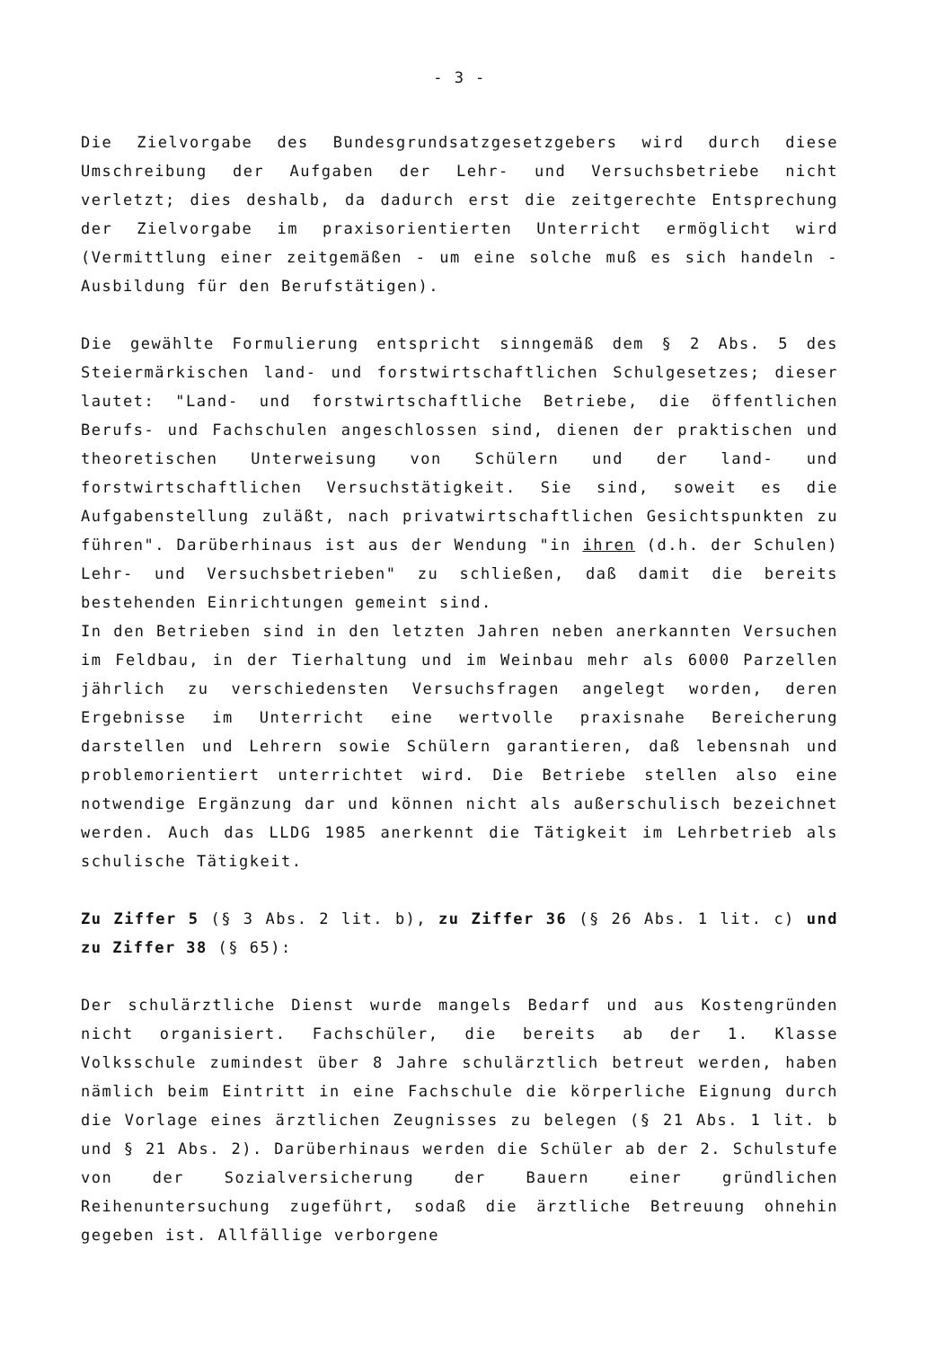- 3 -
Die Zielvorgabe des Bundesgrundsatzgesetzgebers wird durch diese Umschreibung der Aufgaben der Lehr- und Versuchsbetriebe nicht verletzt; dies deshalb, da dadurch erst die zeitgerechte Entsprechung der Zielvorgabe im praxisorientierten Unterricht ermöglicht wird (Vermittlung einer zeitgemäßen - um eine solche muß es sich handeln - Ausbildung für den Berufstätigen).
Die gewählte Formulierung entspricht sinngemäß dem § 2 Abs. 5 des Steiermärkischen land- und forstwirtschaftlichen Schulgesetzes; dieser lautet: "Land- und forstwirtschaftliche Betriebe, die öffentlichen Berufs- und Fachschulen angeschlossen sind, dienen der praktischen und theoretischen Unterweisung von Schülern und der land- und forstwirtschaftlichen Versuchstätigkeit. Sie sind, soweit es die Aufgabenstellung zuläßt, nach privatwirtschaftlichen Gesichtspunkten zu führen". Darüberhinaus ist aus der Wendung "in ihren (d.h. der Schulen) Lehr- und Versuchsbetrieben" zu schließen, daß damit die bereits bestehenden Einrichtungen gemeint sind.
In den Betrieben sind in den letzten Jahren neben anerkannten Versuchen im Feldbau, in der Tierhaltung und im Weinbau mehr als 6000 Parzellen jährlich zu verschiedensten Versuchsfragen angelegt worden, deren Ergebnisse im Unterricht eine wertvolle praxisnahe Bereicherung darstellen und Lehrern sowie Schülern garantieren, daß lebensnah und problemorientiert unterrichtet wird. Die Betriebe stellen also eine notwendige Ergänzung dar und können nicht als außerschulisch bezeichnet werden. Auch das LLDG 1985 anerkennt die Tätigkeit im Lehrbetrieb als schulische Tätigkeit.
Zu Ziffer 5 (§ 3 Abs. 2 lit. b), zu Ziffer 36 (§ 26 Abs. 1 lit. c) und zu Ziffer 38 (§ 65):
Der schulärztliche Dienst wurde mangels Bedarf und aus Kostengründen nicht organisiert. Fachschüler, die bereits ab der 1. Klasse Volksschule zumindest über 8 Jahre schulärztlich betreut werden, haben nämlich beim Eintritt in eine Fachschule die körperliche Eignung durch die Vorlage eines ärztlichen Zeugnisses zu belegen (§ 21 Abs. 1 lit. b und § 21 Abs. 2). Darüberhinaus werden die Schüler ab der 2. Schulstufe von der Sozialversicherung der Bauern einer gründlichen Reihenuntersuchung zugeführt, sodaß die ärztliche Betreuung ohnehin gegeben ist. Allfällige verborgene